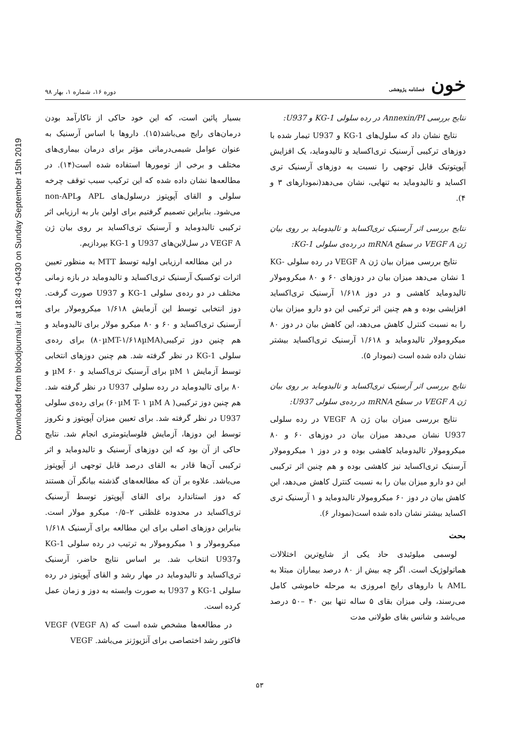Downloaded from bloodjournal.ir at 18:43 +0430 on Sunday September 15th 2019
خون فصلنامه پژوهشی
دوره ۱۶، شماره ۱، بهار ۹۸
نتایج بررسی Annexin/PI در رده سلولی KG-1 و U937:
نتایج نشان داد که سلول‌های KG-1 و U937 تیمار شده با دوزهای ترکیبی آرسنیک تری‌اکساید و تالیدوماید، یک افزایش آپوپتوتیک قابل توجهی را نسبت به دوزهای آرسنیک تری اکساید و تالیدوماید به تنهایی، نشان می‌دهد(نمودارهای ۳ و ۴).
نتایج بررسی اثر آرسنیک تری‌اکساید و تالیدوماید بر روی بیان ژن VEGF A در سطح mRNA در رده‌ی سلولی KG-1:
نتایج بررسی میزان بیان ژن VEGF A در رده سلولی KG-1 نشان می‌دهد میزان بیان در دوزهای ۶۰ و ۸۰ میکرومولار تالیدوماید کاهشی و در دوز ۱/۶۱۸ آرسنیک تری‌اکساید افزایشی بوده و هم چنین اثر ترکیبی این دو دارو میزان بیان را به نسبت کنترل کاهش می‌دهد، این کاهش بیان در دوز ۸۰ میکرومولار تالیدوماید و ۱/۶۱۸ آرسنیک تری‌اکساید بیشتر نشان داده شده است (نمودار ۵).
نتایج بررسی اثر آرسنیک تری‌اکساید و تالیدوماید بر روی بیان ژن VEGF A در سطح mRNA در رده‌ی سلولی U937:
نتایج بررسی میزان بیان ژن VEGF A در رده سلولی U937 نشان می‌دهد میزان بیان در دوزهای ۶۰ و ۸۰ میکرومولار تالیدوماید کاهشی بوده و در دوز ۱ میکرومولار آرسنیک تری‌اکساید نیز کاهشی بوده و هم چنین اثر ترکیبی این دو دارو میزان بیان را به نسبت کنترل کاهش می‌دهد، این کاهش بیان در دوز ۶۰ میکرومولار تالیدوماید و ۱ آرسنیک تری اکساید بیشتر نشان داده شده است(نمودار ۶).
بحث
لوسمی میلوئیدی حاد یکی از شایع‌ترین اختلالات هماتولوژیک است. اگر چه بیش از ۸۰ درصد بیماران مبتلا به AML با داروهای رایج امروزی به مرحله خاموشی کامل می‌رسند، ولی میزان بقای ۵ ساله تنها بین ۴۰ –۵۰ درصد می‌باشد و شانس بقای طولانی مدت
بسیار پائین است، که این خود حاکی از ناکارآمد بودن درمان‌های رایج می‌باشد(۱۵). داروها با اساس آرسنیک به عنوان عوامل شیمی‌درمانی مؤثر برای درمان بیماری‌های مختلف و برخی از تومورها استفاده شده است(۱۴). در مطالعه‌ها نشان داده شده که این ترکیب سبب توقف چرخه سلولی و القای آپوپتوز درسلول‌های APL وnon-APL می‌شود. بنابراین تصمیم گرفتیم برای اولین بار به ارزیابی اثر ترکیبی تالیدوماید و آرسنیک تری‌اکساید بر روی بیان ژن VEGF A در سل‌لاین‌های U937 و KG-1 بپردازیم.
در این مطالعه ارزیابی اولیه توسط MTT به منظور تعیین اثرات توکسیک آرسنیک تری‌اکساید و تالیدوماید در بازه زمانی مختلف در دو رده‌ی سلولی KG-1 و U937 صورت گرفت. دوز انتخابی توسط این آزمایش ۱/۶۱۸ میکرومولار برای آرسنیک تری‌اکساید و ۶۰ و ۸۰ میکرو مولار برای تالیدوماید و هم چنین دوز ترکیبی(۸۰µMT-۱/۶۱۸µMA) برای رده‌ی سلولی KG-1 در نظر گرفته شد. هم چنین دوزهای انتخابی توسط آزمایش ۱ µM برای آرسنیک تری‌اکساید و ۶۰ µM و ۸۰ برای تالیدوماید در رده سلولی U937 در نظر گرفته شد. هم چنین دوز ترکیبی( ۶۰µM T- ۱ µM A) برای رده‌ی سلولی U937 در نظر گرفته شد. برای تعیین میزان آپوپتوز و نکروز توسط این دوزها، آزمایش فلوسایتومتری انجام شد. نتایج حاکی از آن بود که این دوزهای آرسنیک و تالیدوماید و اثر ترکیبی آن‌ها قادر به القای درصد قابل توجهی از آپوپتوز می‌باشد. علاوه بر آن که مطالعه‌های گذشته بیانگر آن هستند که دوز استاندارد برای القای آپوپتوز توسط آرسنیک تری‌اکساید در محدوده غلظتی ۲–۰/۵ میکرو مولار است. بنابراین دوزهای اصلی برای این مطالعه برای آرسنیک ۱/۶۱۸ میکرومولار و ۱ میکرومولار به ترتیب در رده سلولی KG-1 وU937 انتخاب شد. بر اساس نتایج حاضر، آرسنیک تری‌اکساید و تالیدوماید در مهار رشد و القای آپوپتوز در رده سلولی KG-1 و U937 به صورت وابسته به دوز و زمان عمل کرده است.
در مطالعه‌ها مشخص شده است که VEGF (VEGF A) فاکتور رشد اختصاصی برای آنژیوژنز می‌باشد. VEGF
۵۳